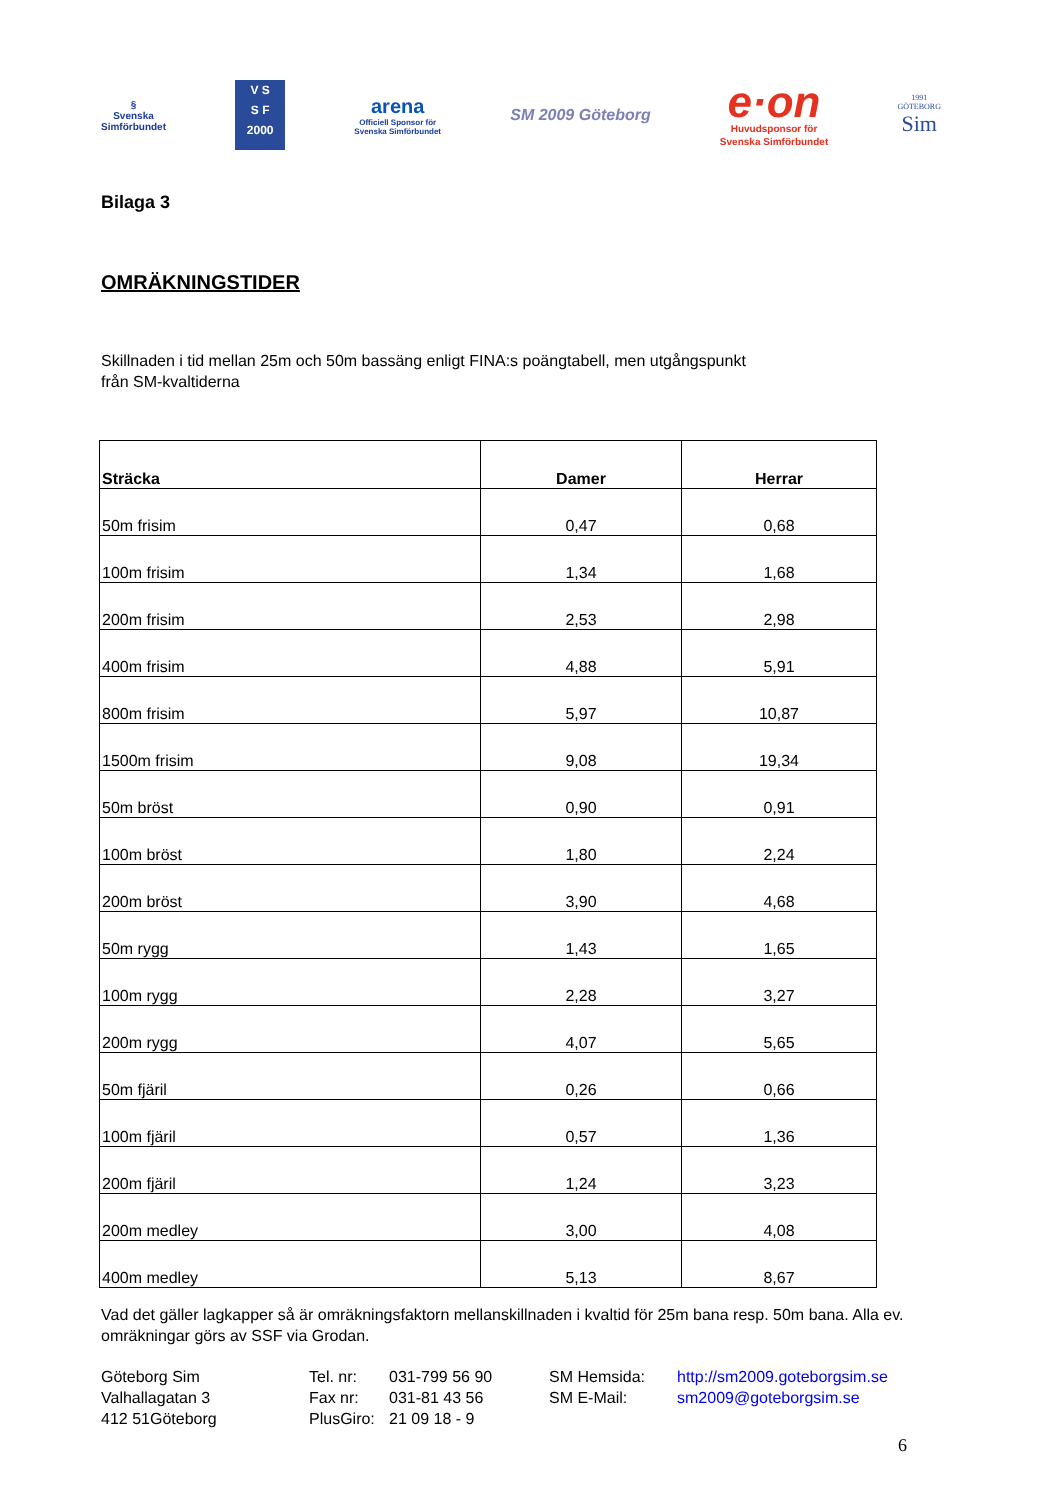§
Svenska
Simförbundet
V S
S F
2000
arena
Officiell Sponsor för
Svenska Simförbundet
SM 2009 Göteborg
e·on
Huvudsponsor för
Svenska Simförbundet
1991
GÖTEBORG
Sim
Bilaga 3
OMRÄKNINGSTIDER
Skillnaden i tid mellan 25m och 50m bassäng enligt FINA:s poängtabell, men utgångspunkt
från SM-kvaltiderna
| Sträcka | Damer | Herrar |
| --- | --- | --- |
| 50m frisim | 0,47 | 0,68 |
| 100m frisim | 1,34 | 1,68 |
| 200m frisim | 2,53 | 2,98 |
| 400m frisim | 4,88 | 5,91 |
| 800m frisim | 5,97 | 10,87 |
| 1500m frisim | 9,08 | 19,34 |
| 50m bröst | 0,90 | 0,91 |
| 100m bröst | 1,80 | 2,24 |
| 200m bröst | 3,90 | 4,68 |
| 50m rygg | 1,43 | 1,65 |
| 100m rygg | 2,28 | 3,27 |
| 200m rygg | 4,07 | 5,65 |
| 50m fjäril | 0,26 | 0,66 |
| 100m fjäril | 0,57 | 1,36 |
| 200m fjäril | 1,24 | 3,23 |
| 200m medley | 3,00 | 4,08 |
| 400m medley | 5,13 | 8,67 |
Vad det gäller lagkapper så är omräkningsfaktorn mellanskillnaden i kvaltid för 25m bana resp. 50m bana. Alla ev. omräkningar görs av SSF via Grodan.
Göteborg Sim
Valhallagatan 3
412 51Göteborg
Tel. nr:
Fax nr:
PlusGiro:
031-799 56 90
031-81 43 56
21 09 18 - 9
SM Hemsida:
SM E-Mail:
http://sm2009.goteborgsim.se
sm2009@goteborgsim.se
6